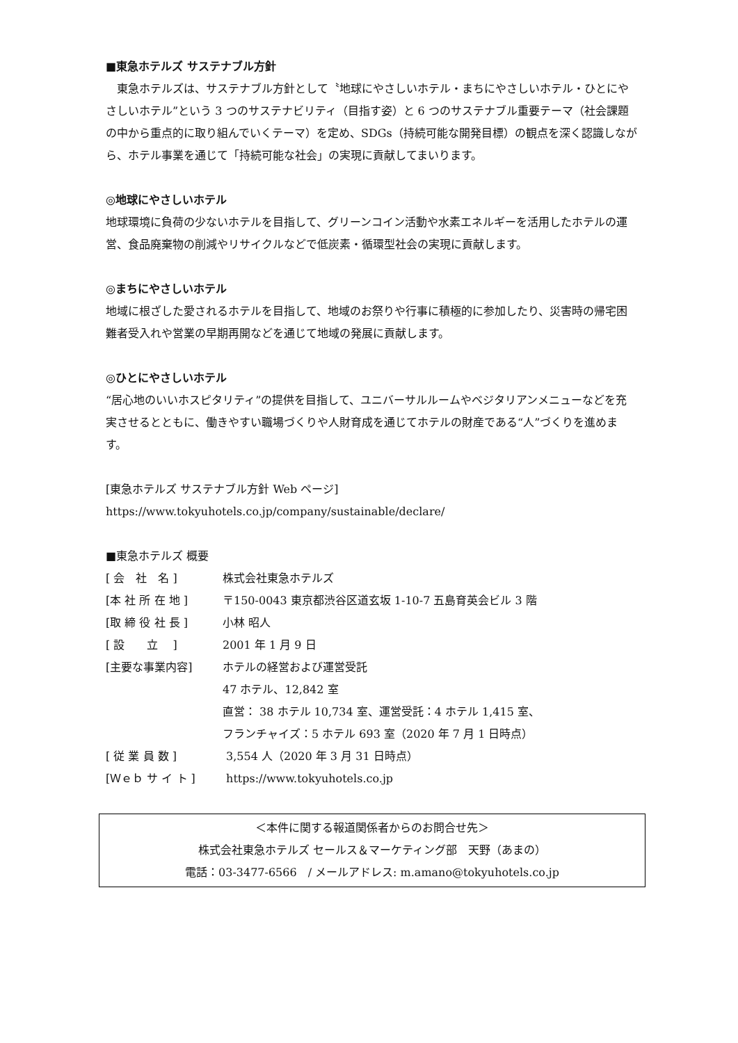■東急ホテルズ サステナブル方針
　東急ホテルズは、サステナブル方針として〝地球にやさしいホテル・まちにやさしいホテル・ひとにやさしいホテル”という 3 つのサステナビリティ（目指す姿）と 6 つのサステナブル重要テーマ（社会課題の中から重点的に取り組んでいくテーマ）を定め、SDGs（持続可能な開発目標）の観点を深く認識しながら、ホテル事業を通じて「持続可能な社会」の実現に貢献してまいります。
◎地球にやさしいホテル
地球環境に負荷の少ないホテルを目指して、グリーンコイン活動や水素エネルギーを活用したホテルの運営、食品廃棄物の削減やリサイクルなどで低炭素・循環型社会の実現に貢献します。
◎まちにやさしいホテル
地域に根ざした愛されるホテルを目指して、地域のお祭りや行事に積極的に参加したり、災害時の帰宅困難者受入れや営業の早期再開などを通じて地域の発展に貢献します。
◎ひとにやさしいホテル
“居心地のいいホスピタリティ”の提供を目指して、ユニバーサルルームやベジタリアンメニューなどを充実させるとともに、働きやすい職場づくりや人財育成を通じてホテルの財産である“人”づくりを進めます。
[東急ホテルズ サステナブル方針 Web ページ]
https://www.tokyuhotels.co.jp/company/sustainable/declare/
■東急ホテルズ 概要
| [ 会 社 名 ] | 株式会社東急ホテルズ |
| [本 社 所 在 地 ] | 〒150-0043 東京都渋谷区道玄坂 1-10-7 五島育英会ビル 3 階 |
| [取 締 役 社 長 ] | 小林 昭人 |
| [ 設 立 ] | 2001 年 1 月 9 日 |
| [主要な事業内容] | ホテルの経営および運営受託 47 ホテル、12,842 室 直営： 38 ホテル 10,734 室、運営受託：4 ホテル 1,415 室、 フランチャイズ：5 ホテル 693 室（2020 年 7 月 1 日時点） |
| [ 従 業 員 数 ] | 3,554 人（2020 年 3 月 31 日時点） |
| [Ｗｅｂ サ イ ト ] | https://www.tokyuhotels.co.jp |
＜本件に関する報道関係者からのお問合せ先＞
株式会社東急ホテルズ セールス＆マーケティング部　天野（あまの）
電話：03-3477-6566　/ メールアドレス: m.amano@tokyuhotels.co.jp